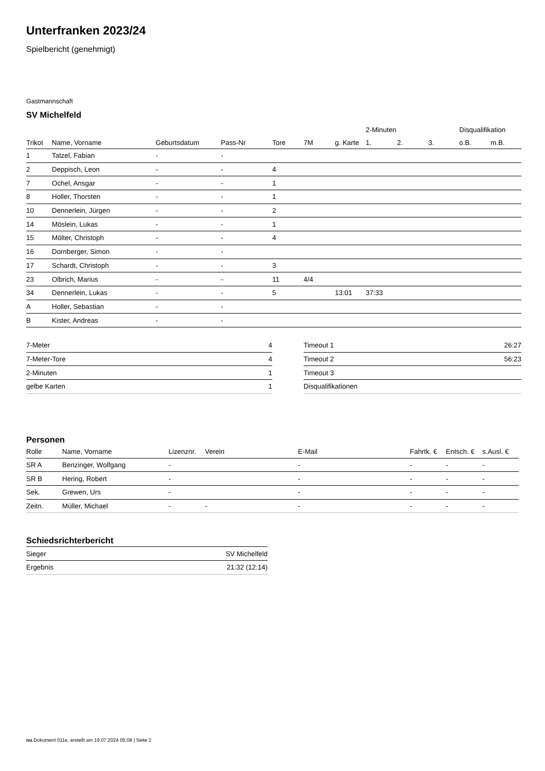Unterfranken 2023/24
Spielbericht (genehmigt)
Gastmannschaft
SV Michelfeld
| | | | | | | | 2-Minuten | | | Disqualifikation | |
| --- | --- | --- | --- | --- | --- | --- | --- | --- | --- | --- | --- |
| Trikot | Name, Vorname | Geburtsdatum | Pass-Nr | Tore | 7M | g. Karte | 1. | 2. | 3. | o.B. | m.B. |
| 1 | Tatzel, Fabian | - | - | | | | | | | | |
| 2 | Deppisch, Leon | - | - | 4 | | | | | | | |
| 7 | Ochel, Ansgar | - | - | 1 | | | | | | | |
| 8 | Holler, Thorsten | - | - | 1 | | | | | | | |
| 10 | Dennerlein, Jürgen | - | - | 2 | | | | | | | |
| 14 | Möslein, Lukas | - | - | 1 | | | | | | | |
| 15 | Mölter, Christoph | - | - | 4 | | | | | | | |
| 16 | Dornberger, Simon | - | - | | | | | | | | |
| 17 | Schardt, Christoph | - | - | 3 | | | | | | | |
| 23 | Olbrich, Marius | - | - | 11 | 4/4 | | | | | | |
| 34 | Dennerlein, Lukas | - | - | 5 | | 13:01 | 37:33 | | | | |
| A | Holler, Sebastian | - | - | | | | | | | | |
| B | Kister, Andreas | - | - | | | | | | | | |
| 7-Meter | 4 |
| 7-Meter-Tore | 4 |
| 2-Minuten | 1 |
| gelbe Karten | 1 |
| Timeout 1 | 26:27 |
| Timeout 2 | 56:23 |
| Timeout 3 | |
| Disqualifikationen | |
Personen
| Rolle | Name, Vorname | Lizenznr. | Verein | E-Mail | Fahrtk. € | Entsch. € | s.Ausl. € |
| --- | --- | --- | --- | --- | --- | --- | --- |
| SR A | Benzinger, Wolfgang | - | | - | - | - | - |
| SR B | Hering, Robert | - | | - | - | - | - |
| Sek. | Grewen, Urs | - | | - | - | - | - |
| Zeitn. | Müller, Michael | - | - | - | - | - | - |
Schiedsrichterbericht
| Sieger | SV Michelfeld |
| Ergebnis | 21:32 (12:14) |
nu.Dokument 011e, erstellt am 19.07.2024 05:08 | Seite 2